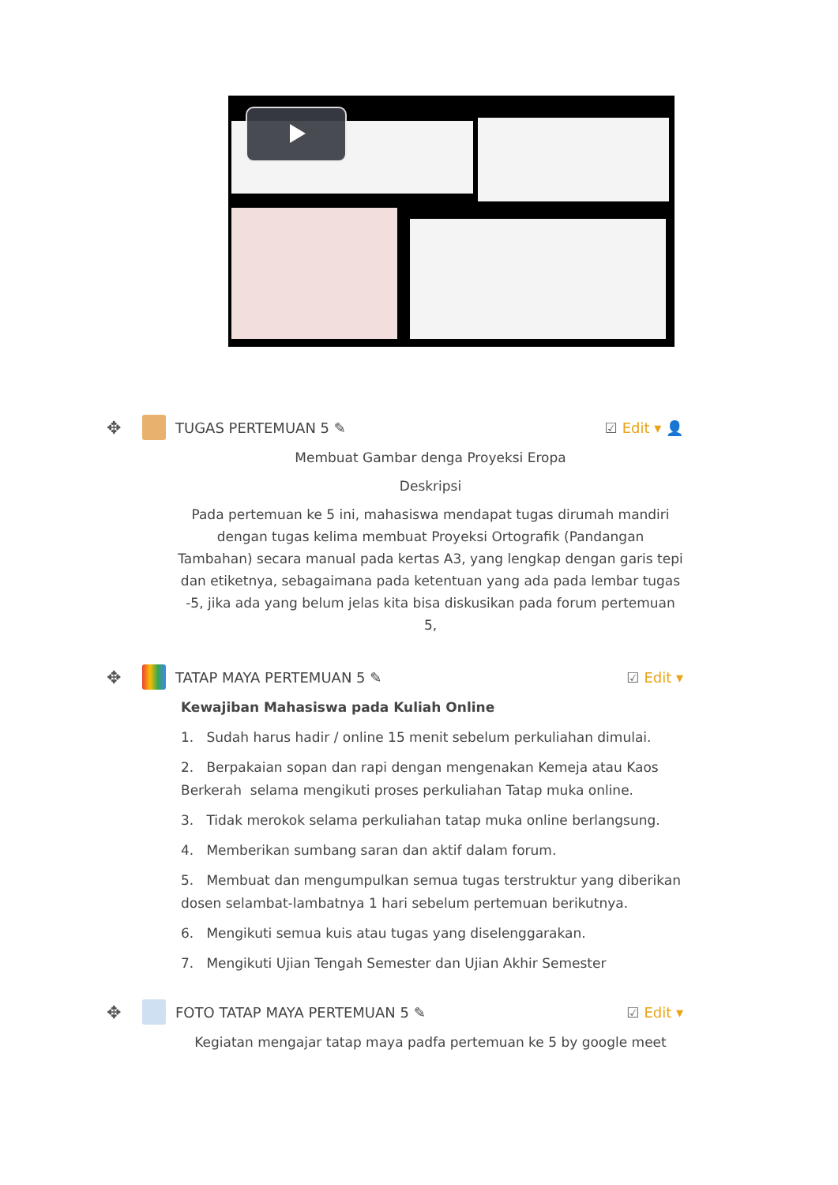✥
TUGAS PERTEMUAN 5 ✎ ☑ Edit ▾ 👤
Membuat Gambar denga Proyeksi Eropa
Deskripsi
Pada pertemuan ke 5 ini, mahasiswa mendapat tugas dirumah mandiri dengan tugas kelima membuat Proyeksi Ortografik (Pandangan Tambahan) secara manual pada kertas A3, yang lengkap dengan garis tepi dan etiketnya, sebagaimana pada ketentuan yang ada pada lembar tugas -5, jika ada yang belum jelas kita bisa diskusikan pada forum pertemuan 5,
✥
TATAP MAYA PERTEMUAN 5 ✎ ☑ Edit ▾
Kewajiban Mahasiswa pada Kuliah Online
1. Sudah harus hadir / online 15 menit sebelum perkuliahan dimulai.
2. Berpakaian sopan dan rapi dengan mengenakan Kemeja atau Kaos Berkerah selama mengikuti proses perkuliahan Tatap muka online.
3. Tidak merokok selama perkuliahan tatap muka online berlangsung.
4. Memberikan sumbang saran dan aktif dalam forum.
5. Membuat dan mengumpulkan semua tugas terstruktur yang diberikan dosen selambat-lambatnya 1 hari sebelum pertemuan berikutnya.
6. Mengikuti semua kuis atau tugas yang diselenggarakan.
7. Mengikuti Ujian Tengah Semester dan Ujian Akhir Semester
✥
FOTO TATAP MAYA PERTEMUAN 5 ✎ ☑ Edit ▾
Kegiatan mengajar tatap maya padfa pertemuan ke 5 by google meet